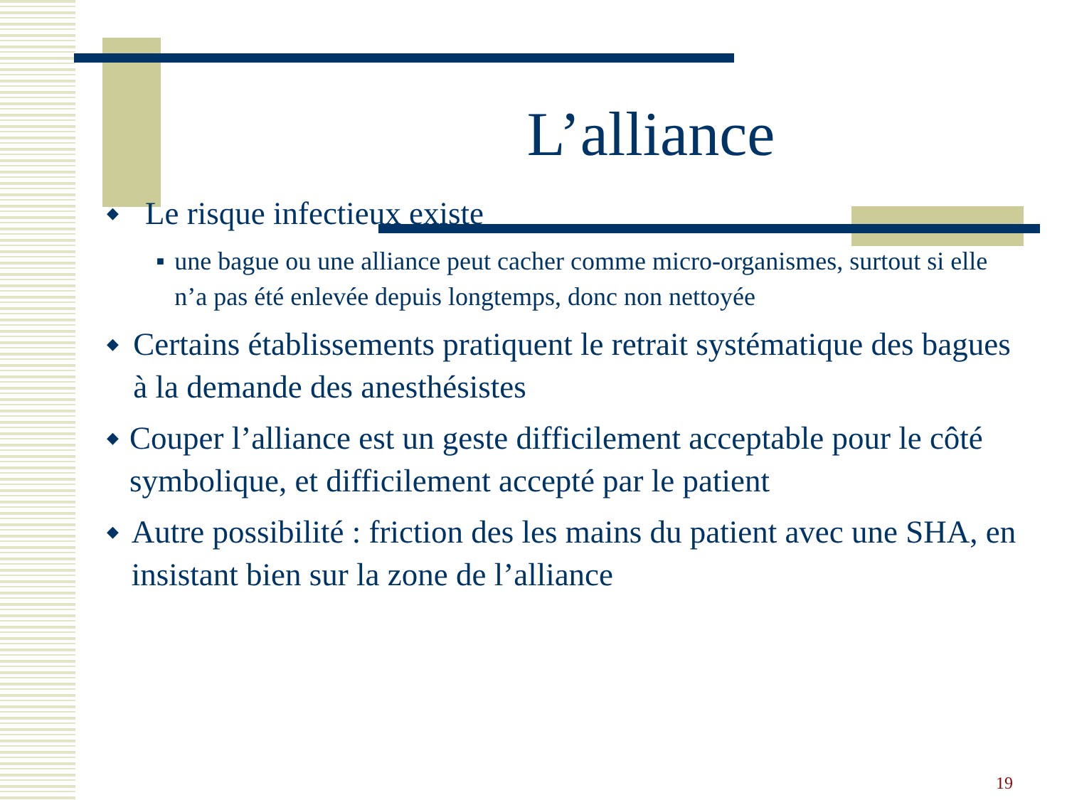L’alliance
◆ Le risque infectieux existe
■ une bague ou une alliance peut cacher comme micro-organismes, surtout si elle n’a pas été enlevée depuis longtemps, donc non nettoyée
◆ Certains établissements pratiquent le retrait systématique des bagues à la demande des anesthésistes
◆ Couper l’alliance est un geste difficilement acceptable pour le côté symbolique, et difficilement accepté par le patient
◆ Autre possibilité : friction des les mains du patient avec une SHA, en insistant bien sur la zone de l’alliance
19